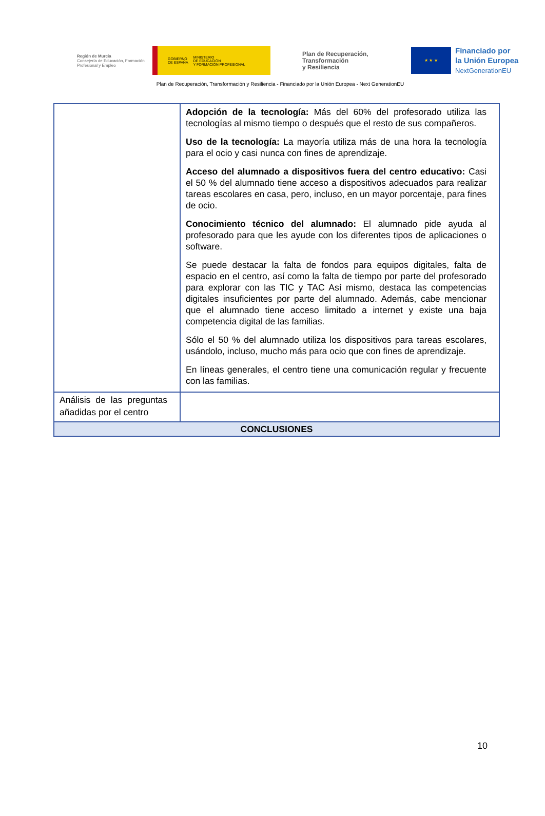Región de Murcia
Consejería de Educación, Formación Profesional y Empleo
GOBIERNO
DE ESPAÑA MINISTERIO
DE EDUCACIÓN
Y FORMACIÓN PROFESIONAL
Plan de Recuperación,
Transformación
y Resiliencia
★ ★ ★
Financiado por
la Unión Europea
NextGenerationEU
Plan de Recuperación, Transformación y Resiliencia - Financiado por la Unión Europea - Next GenerationEU
| | Adopción de la tecnología: Más del 60% del profesorado utiliza las tecnologías al mismo tiempo o después que el resto de sus compañeros. Uso de la tecnología: La mayoría utiliza más de una hora la tecnología para el ocio y casi nunca con fines de aprendizaje. Acceso del alumnado a dispositivos fuera del centro educativo: Casi el 50 % del alumnado tiene acceso a dispositivos adecuados para realizar tareas escolares en casa, pero, incluso, en un mayor porcentaje, para fines de ocio. Conocimiento técnico del alumnado: El alumnado pide ayuda al profesorado para que les ayude con los diferentes tipos de aplicaciones o software. Se puede destacar la falta de fondos para equipos digitales, falta de espacio en el centro, así como la falta de tiempo por parte del profesorado para explorar con las TIC y TAC Así mismo, destaca las competencias digitales insuficientes por parte del alumnado. Además, cabe mencionar que el alumnado tiene acceso limitado a internet y existe una baja competencia digital de las familias. Sólo el 50 % del alumnado utiliza los dispositivos para tareas escolares, usándolo, incluso, mucho más para ocio que con fines de aprendizaje. En líneas generales, el centro tiene una comunicación regular y frecuente con las familias. |
| Análisis de las preguntas añadidas por el centro | |
| CONCLUSIONES | |
10